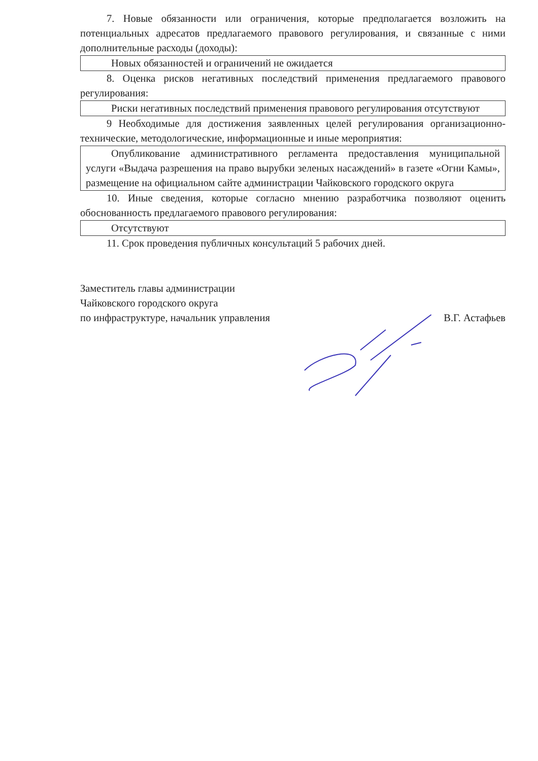7. Новые обязанности или ограничения, которые предполагается возложить на потенциальных адресатов предлагаемого правового регулирования, и связанные с ними дополнительные расходы (доходы):
Новых обязанностей и ограничений не ожидается
8. Оценка рисков негативных последствий применения предлагаемого правового регулирования:
Риски негативных последствий применения правового регулирования отсутствуют
9 Необходимые для достижения заявленных целей регулирования организационно-технические, методологические, информационные и иные мероприятия:
Опубликование административного регламента предоставления муниципальной услуги «Выдача разрешения на право вырубки зеленых насаждений» в газете «Огни Камы», размещение на официальном сайте администрации Чайковского городского округа
10. Иные сведения, которые согласно мнению разработчика позволяют оценить обоснованность предлагаемого правового регулирования:
Отсутствуют
11. Срок проведения публичных консультаций 5 рабочих дней.
Заместитель главы администрации
Чайковского городского округа
по инфраструктуре, начальник управления
В.Г. Астафьев